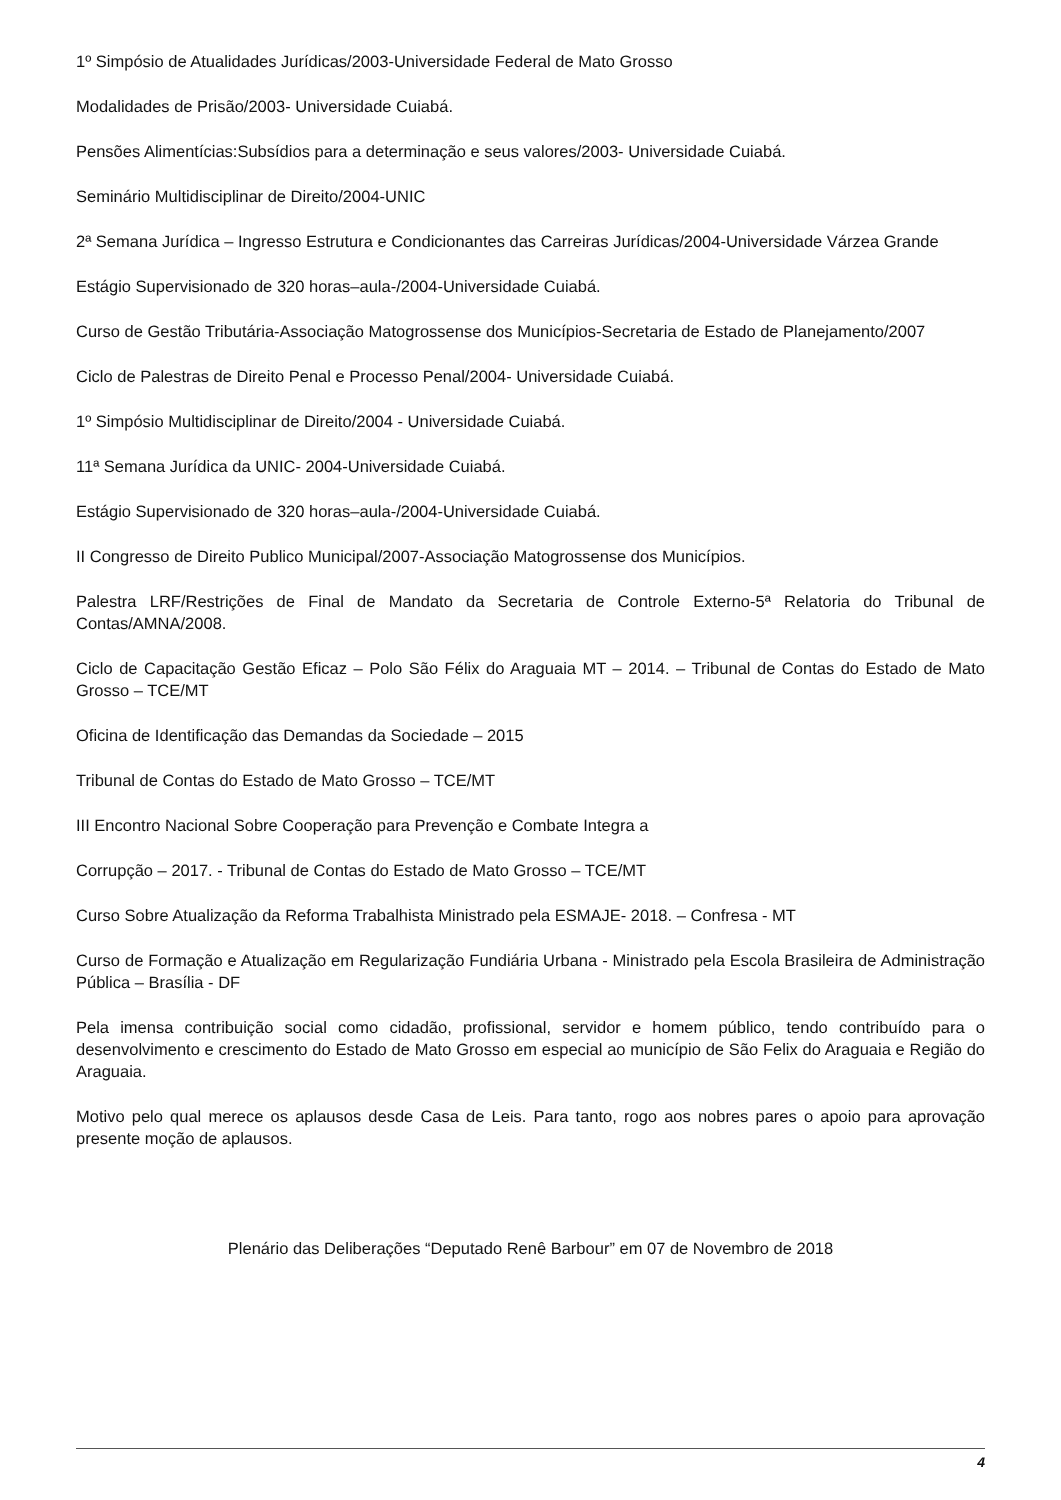1º Simpósio de Atualidades Jurídicas/2003-Universidade Federal de Mato Grosso
Modalidades de Prisão/2003- Universidade Cuiabá.
Pensões Alimentícias:Subsídios para a determinação e seus valores/2003- Universidade Cuiabá.
Seminário Multidisciplinar de Direito/2004-UNIC
2ª Semana Jurídica – Ingresso Estrutura e Condicionantes das Carreiras Jurídicas/2004-Universidade Várzea Grande
Estágio Supervisionado de 320 horas–aula-/2004-Universidade Cuiabá.
Curso de Gestão Tributária-Associação Matogrossense dos Municípios-Secretaria de Estado de Planejamento/2007
Ciclo de Palestras de Direito Penal e Processo Penal/2004- Universidade Cuiabá.
1º Simpósio Multidisciplinar de Direito/2004 - Universidade Cuiabá.
11ª Semana Jurídica da UNIC- 2004-Universidade Cuiabá.
Estágio Supervisionado de 320 horas–aula-/2004-Universidade Cuiabá.
II Congresso de Direito Publico Municipal/2007-Associação Matogrossense dos Municípios.
Palestra LRF/Restrições de Final de Mandato da Secretaria de Controle Externo-5ª Relatoria do Tribunal de Contas/AMNA/2008.
Ciclo de Capacitação Gestão Eficaz – Polo São Félix do Araguaia MT – 2014. – Tribunal de Contas do Estado de Mato Grosso – TCE/MT
Oficina de Identificação das Demandas da Sociedade – 2015
Tribunal de Contas do Estado de Mato Grosso – TCE/MT
III Encontro Nacional Sobre Cooperação para Prevenção e Combate Integra a
Corrupção – 2017. - Tribunal de Contas do Estado de Mato Grosso – TCE/MT
Curso Sobre Atualização da Reforma Trabalhista Ministrado pela ESMAJE- 2018. – Confresa - MT
Curso de Formação e Atualização em Regularização Fundiária Urbana - Ministrado pela Escola Brasileira de Administração Pública – Brasília - DF
Pela imensa contribuição social como cidadão, profissional, servidor e homem público, tendo contribuído para o desenvolvimento e crescimento do Estado de Mato Grosso em especial ao município de São Felix do Araguaia e Região do Araguaia.
Motivo pelo qual merece os aplausos desde Casa de Leis. Para tanto, rogo aos nobres pares o apoio para aprovação presente moção de aplausos.
Plenário das Deliberações “Deputado Renê Barbour” em 07 de Novembro de 2018
4